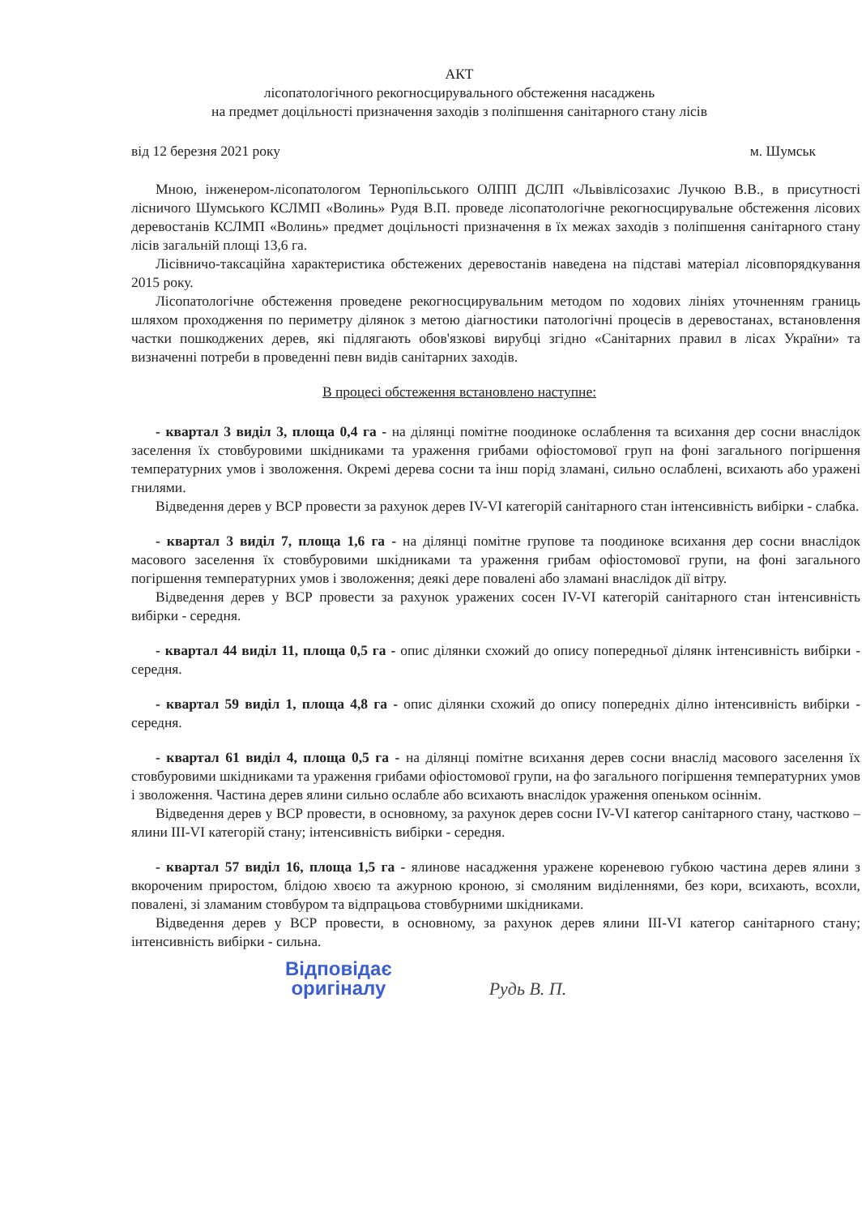АКТ
лісопатологічного рекогносцирувального обстеження насаджень
на предмет доцільності призначення заходів з поліпшення санітарного стану лісів
від 12 березня 2021 року м. Шумськ
Мною, інженером-лісопатологом Тернопільського ОЛПП ДСЛП «Львівлісозахис Лучкою В.В., в присутності лісничого Шумського КСЛМП «Волинь» Рудя В.П. проведе лісопатологічне рекогносцирувальне обстеження лісових деревостанів КСЛМП «Волинь» предмет доцільності призначення в їх межах заходів з поліпшення санітарного стану лісів загальній площі 13,6 га.
Лісівничо-таксаційна характеристика обстежених деревостанів наведена на підставі матеріал лісовпорядкування 2015 року.
Лісопатологічне обстеження проведене рекогносцирувальним методом по ходових лініях уточненням границь шляхом проходження по периметру ділянок з метою діагностики патологічні процесів в деревостанах, встановлення частки пошкоджених дерев, які підлягають обов'язкові вирубці згідно «Санітарних правил в лісах України» та визначенні потреби в проведенні певн видів санітарних заходів.
В процесі обстеження встановлено наступне:
- квартал 3 виділ 3, площа 0,4 га - на ділянці помітне поодиноке ослаблення та всихання дер сосни внаслідок заселення їх стовбуровими шкідниками та ураження грибами офіостомової груп на фоні загального погіршення температурних умов і зволоження. Окремі дерева сосни та інш порід зламані, сильно ослаблені, всихають або уражені гнилями.
Відведення дерев у ВСР провести за рахунок дерев IV-VI категорій санітарного стан інтенсивність вибірки - слабка.
- квартал 3 виділ 7, площа 1,6 га - на ділянці помітне групове та поодиноке всихання дер сосни внаслідок масового заселення їх стовбуровими шкідниками та ураження грибам офіостомової групи, на фоні загального погіршення температурних умов і зволоження; деякі дере повалені або зламані внаслідок дії вітру.
Відведення дерев у ВСР провести за рахунок уражених сосен IV-VI категорій санітарного стан інтенсивність вибірки - середня.
- квартал 44 виділ 11, площа 0,5 га - опис ділянки схожий до опису попередньої ділянк інтенсивність вибірки - середня.
- квартал 59 виділ 1, площа 4,8 га - опис ділянки схожий до опису попередніх ділно інтенсивність вибірки - середня.
- квартал 61 виділ 4, площа 0,5 га - на ділянці помітне всихання дерев сосни внаслід масового заселення їх стовбуровими шкідниками та ураження грибами офіостомової групи, на фо загального погіршення температурних умов і зволоження. Частина дерев ялини сильно ослабле або всихають внаслідок ураження опеньком осіннім.
Відведення дерев у ВСР провести, в основному, за рахунок дерев сосни IV-VI категор санітарного стану, частково – ялини III-VI категорій стану; інтенсивність вибірки - середня.
- квартал 57 виділ 16, площа 1,5 га - ялинове насадження уражене кореневою губкою частина дерев ялини з вкороченим приростом, блідою хвоєю та ажурною кроною, зі смоляним виділеннями, без кори, всихають, всохли, повалені, зі зламаним стовбуром та відпрацьова стовбурними шкідниками.
Відведення дерев у ВСР провести, в основному, за рахунок дерев ялини III-VI категор санітарного стану; інтенсивність вибірки - сильна.
Відповідає
оригіналу Рудь В. П.